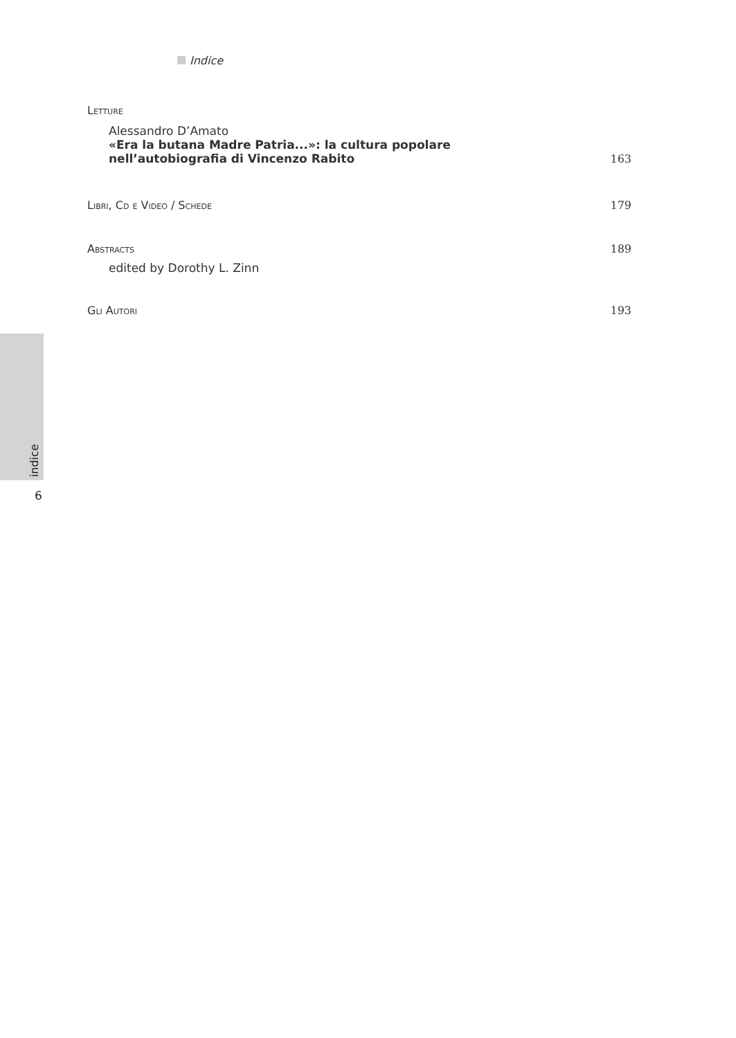Indice
Letture
Alessandro D’Amato
«Era la butana Madre Patria...»: la cultura popolare
nell’autobiografia di Vincenzo Rabito
163
Libri, Cd e Video / Schede
179
Abstracts
189
edited by Dorothy L. Zinn
Gli Autori
193
indice
6